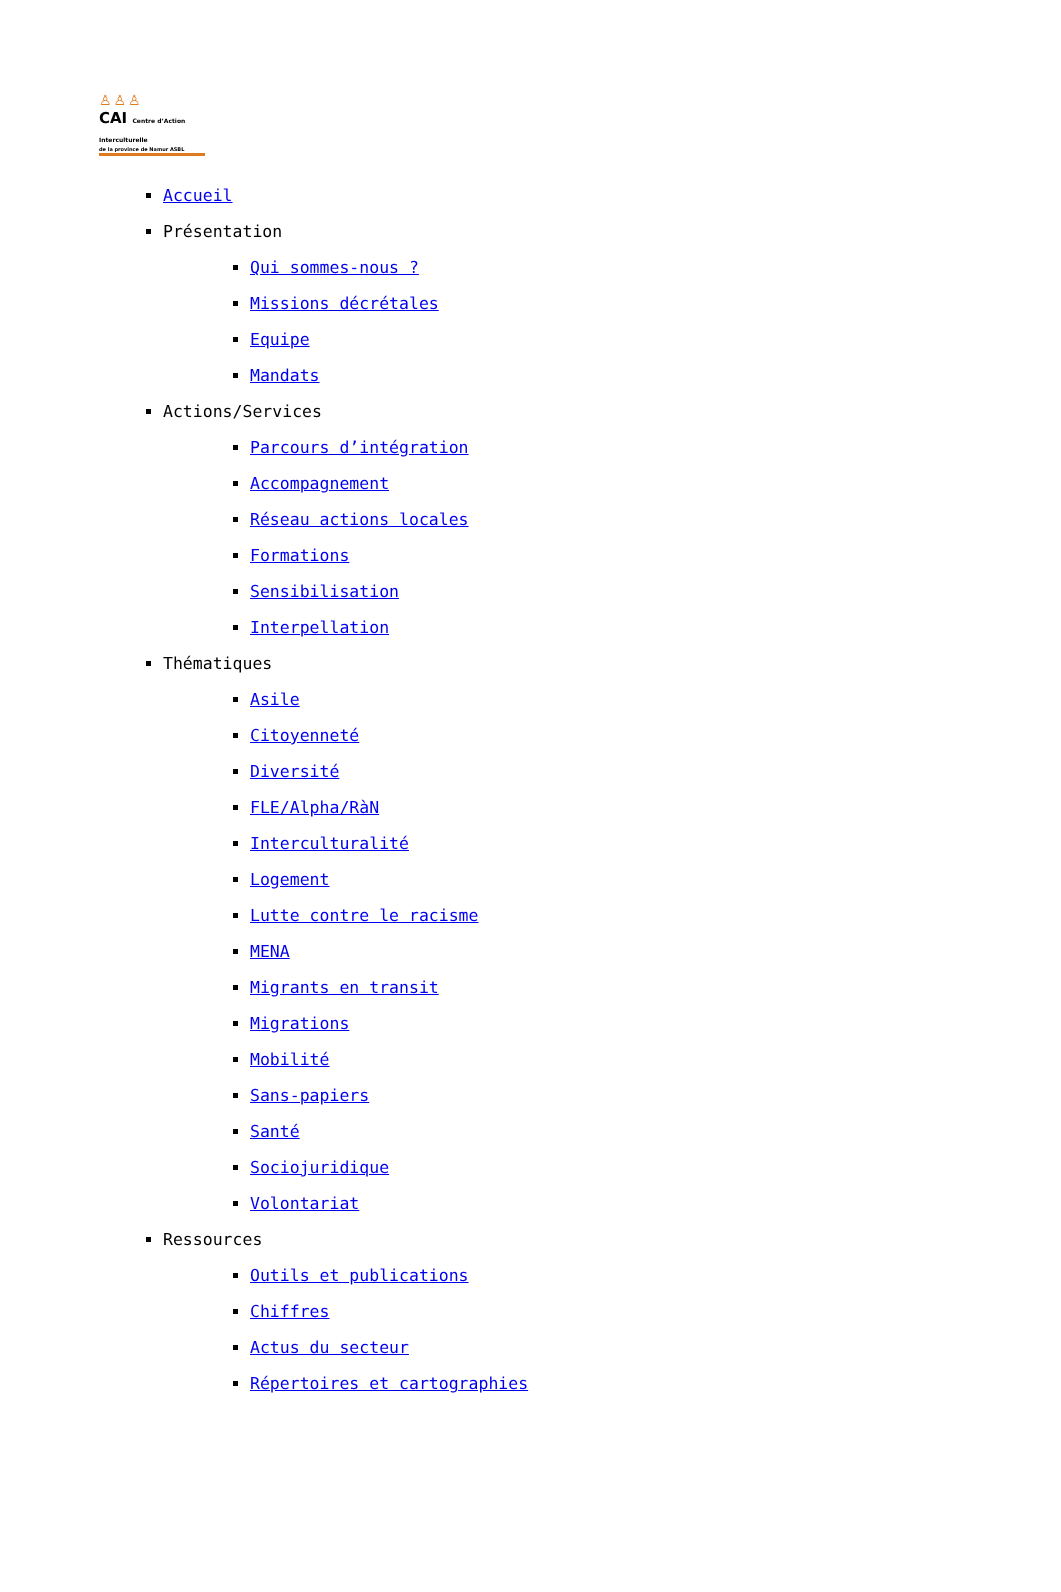♙♙♙
CAI Centre d’Action Interculturelle
de la province de Namur ASBL
Accueil
Présentation
Qui sommes-nous ?
Missions décrétales
Equipe
Mandats
Actions/Services
Parcours d’intégration
Accompagnement
Réseau actions locales
Formations
Sensibilisation
Interpellation
Thématiques
Asile
Citoyenneté
Diversité
FLE/Alpha/RàN
Interculturalité
Logement
Lutte contre le racisme
MENA
Migrants en transit
Migrations
Mobilité
Sans-papiers
Santé
Sociojuridique
Volontariat
Ressources
Outils et publications
Chiffres
Actus du secteur
Répertoires et cartographies